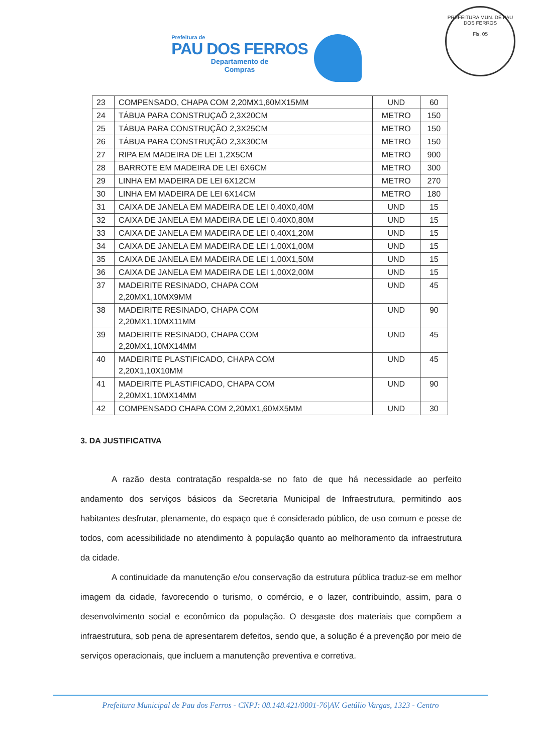PREFEITURA MUN. DE PAU DOS FERROS
Fls. 05
Prefeitura de
PAU DOS FERROS
Departamento de
Compras
| 23 | COMPENSADO, CHAPA COM 2,20MX1,60MX15MM | UND | 60 |
| 24 | TÁBUA PARA CONSTRUÇAÕ 2,3X20CM | METRO | 150 |
| 25 | TÁBUA PARA CONSTRUÇÃO 2,3X25CM | METRO | 150 |
| 26 | TÁBUA PARA CONSTRUÇÃO 2,3X30CM | METRO | 150 |
| 27 | RIPA EM MADEIRA DE LEI 1,2X5CM | METRO | 900 |
| 28 | BARROTE EM MADEIRA DE LEI 6X6CM | METRO | 300 |
| 29 | LINHA EM MADEIRA DE LEI 6X12CM | METRO | 270 |
| 30 | LINHA EM MADEIRA DE LEI 6X14CM | METRO | 180 |
| 31 | CAIXA DE JANELA EM MADEIRA DE LEI 0,40X0,40M | UND | 15 |
| 32 | CAIXA DE JANELA EM MADEIRA DE LEI 0,40X0,80M | UND | 15 |
| 33 | CAIXA DE JANELA EM MADEIRA DE LEI 0,40X1,20M | UND | 15 |
| 34 | CAIXA DE JANELA EM MADEIRA DE LEI 1,00X1,00M | UND | 15 |
| 35 | CAIXA DE JANELA EM MADEIRA DE LEI 1,00X1,50M | UND | 15 |
| 36 | CAIXA DE JANELA EM MADEIRA DE LEI 1,00X2,00M | UND | 15 |
| 37 | MADEIRITE RESINADO, CHAPA COM 2,20MX1,10MX9MM | UND | 45 |
| 38 | MADEIRITE RESINADO, CHAPA COM 2,20MX1,10MX11MM | UND | 90 |
| 39 | MADEIRITE RESINADO, CHAPA COM 2,20MX1,10MX14MM | UND | 45 |
| 40 | MADEIRITE PLASTIFICADO, CHAPA COM 2,20X1,10X10MM | UND | 45 |
| 41 | MADEIRITE PLASTIFICADO, CHAPA COM 2,20MX1,10MX14MM | UND | 90 |
| 42 | COMPENSADO CHAPA COM 2,20MX1,60MX5MM | UND | 30 |
3. DA JUSTIFICATIVA
A razão desta contratação respalda-se no fato de que há necessidade ao perfeito andamento dos serviços básicos da Secretaria Municipal de Infraestrutura, permitindo aos habitantes desfrutar, plenamente, do espaço que é considerado público, de uso comum e posse de todos, com acessibilidade no atendimento à população quanto ao melhoramento da infraestrutura da cidade.
A continuidade da manutenção e/ou conservação da estrutura pública traduz-se em melhor imagem da cidade, favorecendo o turismo, o comércio, e o lazer, contribuindo, assim, para o desenvolvimento social e econômico da população. O desgaste dos materiais que compõem a infraestrutura, sob pena de apresentarem defeitos, sendo que, a solução é a prevenção por meio de serviços operacionais, que incluem a manutenção preventiva e corretiva.
Prefeitura Municipal de Pau dos Ferros - CNPJ: 08.148.421/0001-76|AV. Getúlio Vargas, 1323 - Centro